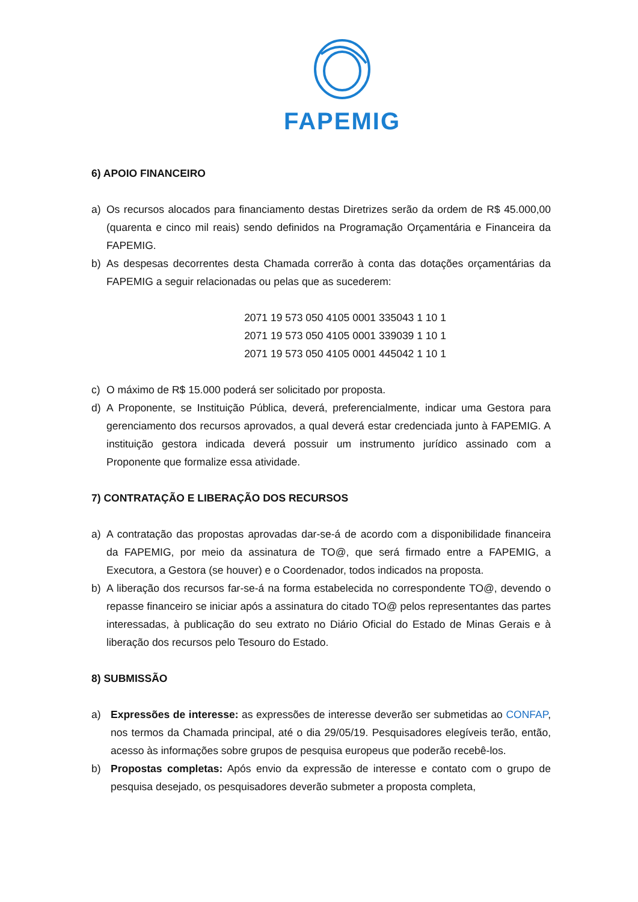FAPEMIG
6) APOIO FINANCEIRO
a) Os recursos alocados para financiamento destas Diretrizes serão da ordem de R$ 45.000,00 (quarenta e cinco mil reais) sendo definidos na Programação Orçamentária e Financeira da FAPEMIG.
b) As despesas decorrentes desta Chamada correrão à conta das dotações orçamentárias da FAPEMIG a seguir relacionadas ou pelas que as sucederem:
2071 19 573 050 4105 0001 335043 1 10 1
2071 19 573 050 4105 0001 339039 1 10 1
2071 19 573 050 4105 0001 445042 1 10 1
c) O máximo de R$ 15.000 poderá ser solicitado por proposta.
d) A Proponente, se Instituição Pública, deverá, preferencialmente, indicar uma Gestora para gerenciamento dos recursos aprovados, a qual deverá estar credenciada junto à FAPEMIG. A instituição gestora indicada deverá possuir um instrumento jurídico assinado com a Proponente que formalize essa atividade.
7) CONTRATAÇÃO E LIBERAÇÃO DOS RECURSOS
a) A contratação das propostas aprovadas dar-se-á de acordo com a disponibilidade financeira da FAPEMIG, por meio da assinatura de TO@, que será firmado entre a FAPEMIG, a Executora, a Gestora (se houver) e o Coordenador, todos indicados na proposta.
b) A liberação dos recursos far-se-á na forma estabelecida no correspondente TO@, devendo o repasse financeiro se iniciar após a assinatura do citado TO@ pelos representantes das partes interessadas, à publicação do seu extrato no Diário Oficial do Estado de Minas Gerais e à liberação dos recursos pelo Tesouro do Estado.
8) SUBMISSÃO
a) Expressões de interesse: as expressões de interesse deverão ser submetidas ao CONFAP, nos termos da Chamada principal, até o dia 29/05/19. Pesquisadores elegíveis terão, então, acesso às informações sobre grupos de pesquisa europeus que poderão recebê-los.
b) Propostas completas: Após envio da expressão de interesse e contato com o grupo de pesquisa desejado, os pesquisadores deverão submeter a proposta completa,